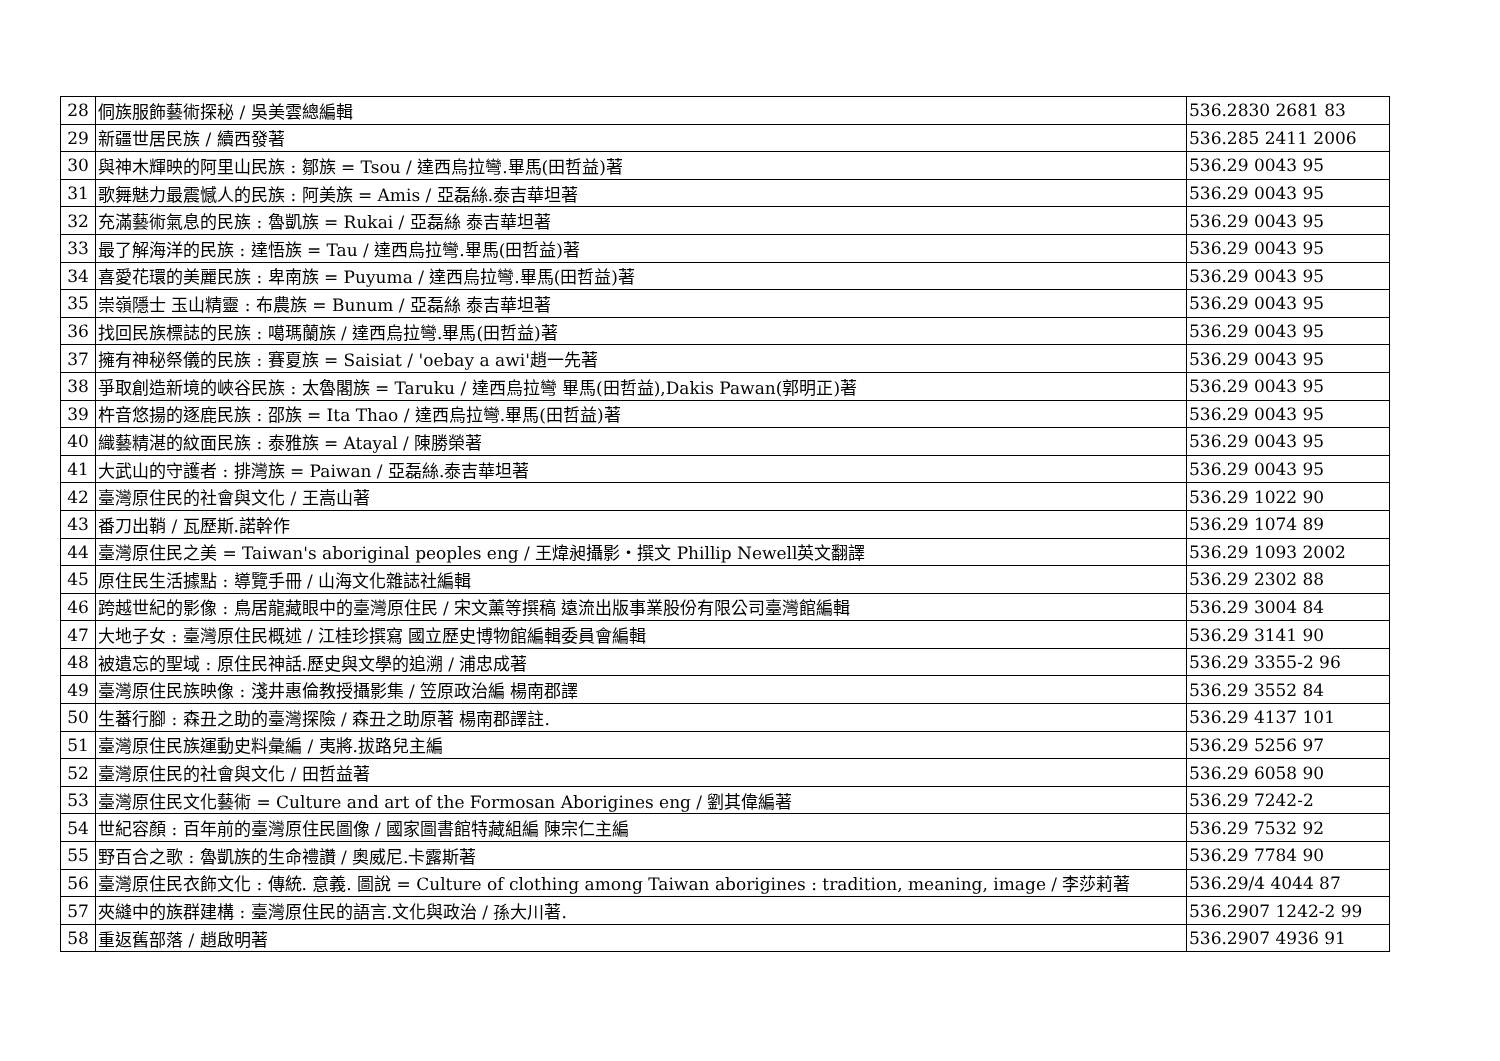| 28 | 侗族服飾藝術探秘 / 吳美雲總編輯 | 536.2830 2681 83 |
| 29 | 新疆世居民族 / 續西發著 | 536.285 2411 2006 |
| 30 | 與神木輝映的阿里山民族 : 鄒族 = Tsou / 達西烏拉彎.畢馬(田哲益)著 | 536.29 0043 95 |
| 31 | 歌舞魅力最震憾人的民族 : 阿美族 = Amis / 亞磊絲.泰吉華坦著 | 536.29 0043 95 |
| 32 | 充滿藝術氣息的民族 : 魯凱族 = Rukai / 亞磊絲 泰吉華坦著 | 536.29 0043 95 |
| 33 | 最了解海洋的民族 : 達悟族 = Tau / 達西烏拉彎.畢馬(田哲益)著 | 536.29 0043 95 |
| 34 | 喜愛花環的美麗民族 : 卑南族 = Puyuma / 達西烏拉彎.畢馬(田哲益)著 | 536.29 0043 95 |
| 35 | 崇嶺隱士 玉山精靈 : 布農族 = Bunum / 亞磊絲 泰吉華坦著 | 536.29 0043 95 |
| 36 | 找回民族標誌的民族 : 噶瑪蘭族 / 達西烏拉彎.畢馬(田哲益)著 | 536.29 0043 95 |
| 37 | 擁有神秘祭儀的民族 : 賽夏族 = Saisiat / 'oebay a awi'趙一先著 | 536.29 0043 95 |
| 38 | 爭取創造新境的峽谷民族 : 太魯閣族 = Taruku / 達西烏拉彎 畢馬(田哲益),Dakis Pawan(郭明正)著 | 536.29 0043 95 |
| 39 | 杵音悠揚的逐鹿民族 : 邵族 = Ita Thao / 達西烏拉彎.畢馬(田哲益)著 | 536.29 0043 95 |
| 40 | 織藝精湛的紋面民族 : 泰雅族 = Atayal / 陳勝榮著 | 536.29 0043 95 |
| 41 | 大武山的守護者 : 排灣族 = Paiwan / 亞磊絲.泰吉華坦著 | 536.29 0043 95 |
| 42 | 臺灣原住民的社會與文化 / 王嵩山著 | 536.29 1022 90 |
| 43 | 番刀出鞘 / 瓦歷斯.諾幹作 | 536.29 1074 89 |
| 44 | 臺灣原住民之美 = Taiwan's aboriginal peoples eng / 王煒昶攝影・撰文 Phillip Newell英文翻譯 | 536.29 1093 2002 |
| 45 | 原住民生活據點 : 導覽手冊 / 山海文化雜誌社編輯 | 536.29 2302 88 |
| 46 | 跨越世紀的影像 : 鳥居龍藏眼中的臺灣原住民 / 宋文薰等撰稿 遠流出版事業股份有限公司臺灣館編輯 | 536.29 3004 84 |
| 47 | 大地子女 : 臺灣原住民概述 / 江桂珍撰寫 國立歷史博物館編輯委員會編輯 | 536.29 3141 90 |
| 48 | 被遺忘的聖域 : 原住民神話.歷史與文學的追溯 / 浦忠成著 | 536.29 3355-2 96 |
| 49 | 臺灣原住民族映像 : 淺井惠倫教授攝影集 / 笠原政治編 楊南郡譯 | 536.29 3552 84 |
| 50 | 生蕃行腳 : 森丑之助的臺灣探險 / 森丑之助原著 楊南郡譯註. | 536.29 4137 101 |
| 51 | 臺灣原住民族運動史料彙編 / 夷將.拔路兒主編 | 536.29 5256 97 |
| 52 | 臺灣原住民的社會與文化 / 田哲益著 | 536.29 6058 90 |
| 53 | 臺灣原住民文化藝術 = Culture and art of the Formosan Aborigines eng / 劉其偉編著 | 536.29 7242-2 |
| 54 | 世紀容顏 : 百年前的臺灣原住民圖像 / 國家圖書館特藏組編 陳宗仁主編 | 536.29 7532 92 |
| 55 | 野百合之歌 : 魯凱族的生命禮讚 / 奧威尼.卡露斯著 | 536.29 7784 90 |
| 56 | 臺灣原住民衣飾文化 : 傳統. 意義. 圖說 = Culture of clothing among Taiwan aborigines : tradition, meaning, image / 李莎莉著 | 536.29/4 4044 87 |
| 57 | 夾縫中的族群建構 : 臺灣原住民的語言.文化與政治 / 孫大川著. | 536.2907 1242-2 99 |
| 58 | 重返舊部落 / 趙啟明著 | 536.2907 4936 91 |